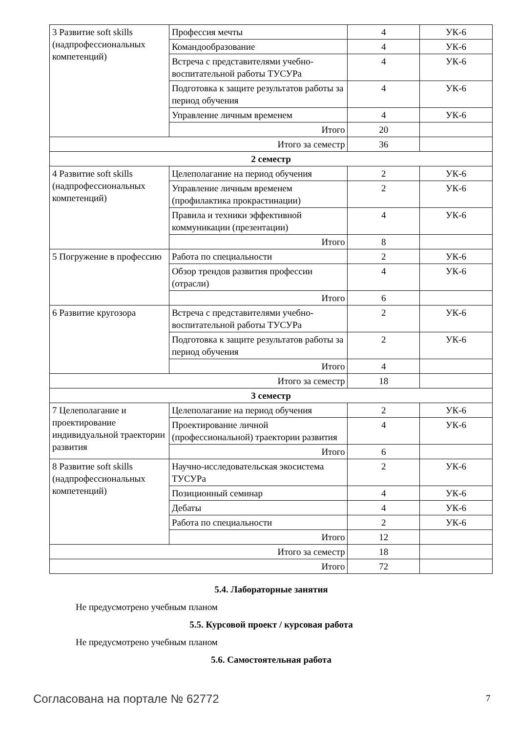| 3 Развитие soft skills (надпрофессиональных компетенций) | Профессия мечты | 4 | УК-6 |
| | Командообразование | 4 | УК-6 |
| | Встреча с представителями учебно-воспитательной работы ТУСУРа | 4 | УК-6 |
| | Подготовка к защите результатов работы за период обучения | 4 | УК-6 |
| | Управление личным временем | 4 | УК-6 |
| | Итого | 20 | |
| Итого за семестр | | 36 | |
| 2 семестр | | | |
| 4 Развитие soft skills (надпрофессиональных компетенций) | Целеполагание на период обучения | 2 | УК-6 |
| | Управление личным временем (профилактика прокрастинации) | 2 | УК-6 |
| | Правила и техники эффективной коммуникации (презентации) | 4 | УК-6 |
| | Итого | 8 | |
| 5 Погружение в профессию | Работа по специальности | 2 | УК-6 |
| | Обзор трендов развития профессии (отрасли) | 4 | УК-6 |
| | Итого | 6 | |
| 6 Развитие кругозора | Встреча с представителями учебно-воспитательной работы ТУСУРа | 2 | УК-6 |
| | Подготовка к защите результатов работы за период обучения | 2 | УК-6 |
| | Итого | 4 | |
| Итого за семестр | | 18 | |
| 3 семестр | | | |
| 7 Целеполагание и проектирование индивидуальной траектории развития | Целеполагание на период обучения | 2 | УК-6 |
| | Проектирование личной (профессиональной) траектории развития | 4 | УК-6 |
| | Итого | 6 | |
| 8 Развитие soft skills (надпрофессиональных компетенций) | Научно-исследовательская экосистема ТУСУРа | 2 | УК-6 |
| | Позиционный семинар | 4 | УК-6 |
| | Дебаты | 4 | УК-6 |
| | Работа по специальности | 2 | УК-6 |
| | Итого | 12 | |
| Итого за семестр | | 18 | |
| Итого | | 72 | |
5.4. Лабораторные занятия
Не предусмотрено учебным планом
5.5. Курсовой проект / курсовая работа
Не предусмотрено учебным планом
5.6. Самостоятельная работа
Согласована на портале № 62772 7